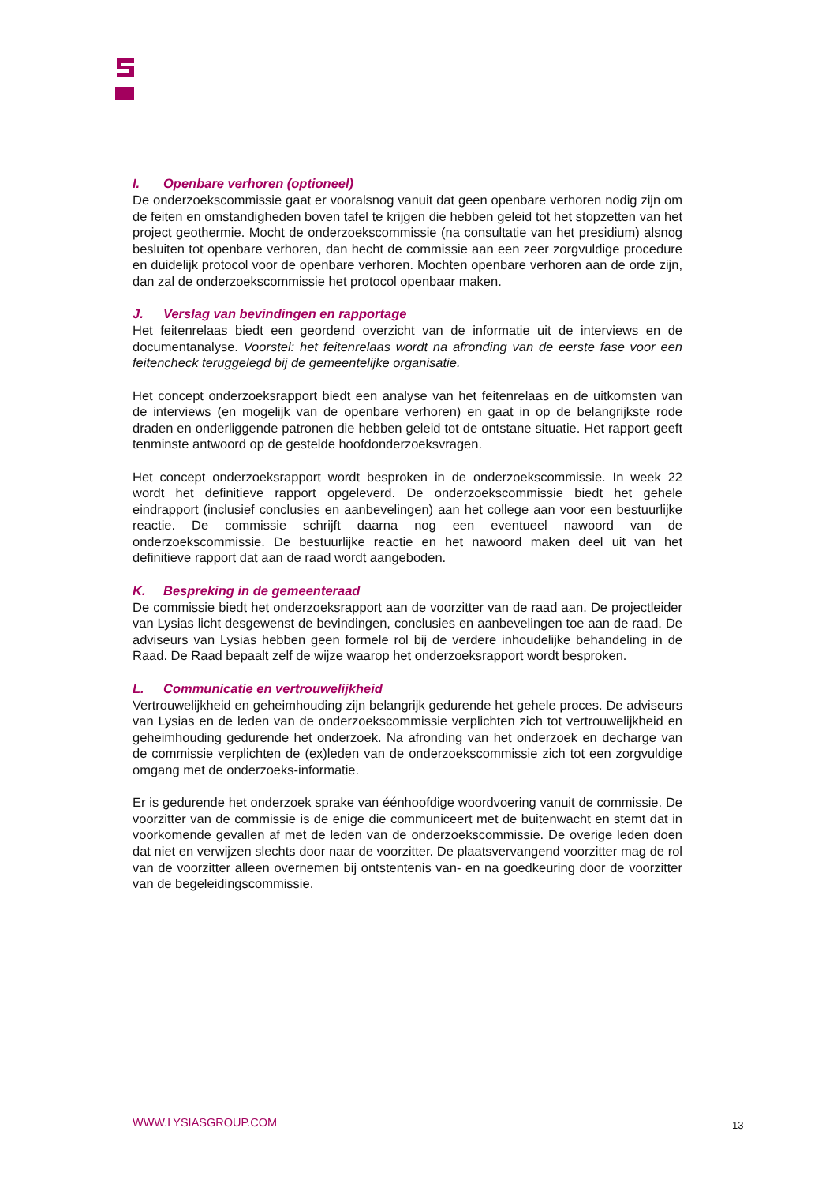I. Openbare verhoren (optioneel)
De onderzoekscommissie gaat er vooralsnog vanuit dat geen openbare verhoren nodig zijn om de feiten en omstandigheden boven tafel te krijgen die hebben geleid tot het stopzetten van het project geothermie. Mocht de onderzoekscommissie (na consultatie van het presidium) alsnog besluiten tot openbare verhoren, dan hecht de commissie aan een zeer zorgvuldige procedure en duidelijk protocol voor de openbare verhoren. Mochten openbare verhoren aan de orde zijn, dan zal de onderzoekscommissie het protocol openbaar maken.
J. Verslag van bevindingen en rapportage
Het feitenrelaas biedt een geordend overzicht van de informatie uit de interviews en de documentanalyse. Voorstel: het feitenrelaas wordt na afronding van de eerste fase voor een feitencheck teruggelegd bij de gemeentelijke organisatie.
Het concept onderzoeksrapport biedt een analyse van het feitenrelaas en de uitkomsten van de interviews (en mogelijk van de openbare verhoren) en gaat in op de belangrijkste rode draden en onderliggende patronen die hebben geleid tot de ontstane situatie. Het rapport geeft tenminste antwoord op de gestelde hoofdonderzoeksvragen.
Het concept onderzoeksrapport wordt besproken in de onderzoekscommissie. In week 22 wordt het definitieve rapport opgeleverd. De onderzoekscommissie biedt het gehele eindrapport (inclusief conclusies en aanbevelingen) aan het college aan voor een bestuurlijke reactie. De commissie schrijft daarna nog een eventueel nawoord van de onderzoekscommissie. De bestuurlijke reactie en het nawoord maken deel uit van het definitieve rapport dat aan de raad wordt aangeboden.
K. Bespreking in de gemeenteraad
De commissie biedt het onderzoeksrapport aan de voorzitter van de raad aan. De projectleider van Lysias licht desgewenst de bevindingen, conclusies en aanbevelingen toe aan de raad. De adviseurs van Lysias hebben geen formele rol bij de verdere inhoudelijke behandeling in de Raad. De Raad bepaalt zelf de wijze waarop het onderzoeksrapport wordt besproken.
L. Communicatie en vertrouwelijkheid
Vertrouwelijkheid en geheimhouding zijn belangrijk gedurende het gehele proces. De adviseurs van Lysias en de leden van de onderzoekscommissie verplichten zich tot vertrouwelijkheid en geheimhouding gedurende het onderzoek. Na afronding van het onderzoek en decharge van de commissie verplichten de (ex)leden van de onderzoekscommissie zich tot een zorgvuldige omgang met de onderzoeks-informatie.
Er is gedurende het onderzoek sprake van éénhoofdige woordvoering vanuit de commissie. De voorzitter van de commissie is de enige die communiceert met de buitenwacht en stemt dat in voorkomende gevallen af met de leden van de onderzoekscommissie. De overige leden doen dat niet en verwijzen slechts door naar de voorzitter. De plaatsvervangend voorzitter mag de rol van de voorzitter alleen overnemen bij ontstentenis van- en na goedkeuring door de voorzitter van de begeleidingscommissie.
WWW.LYSIASGROUP.COM 13